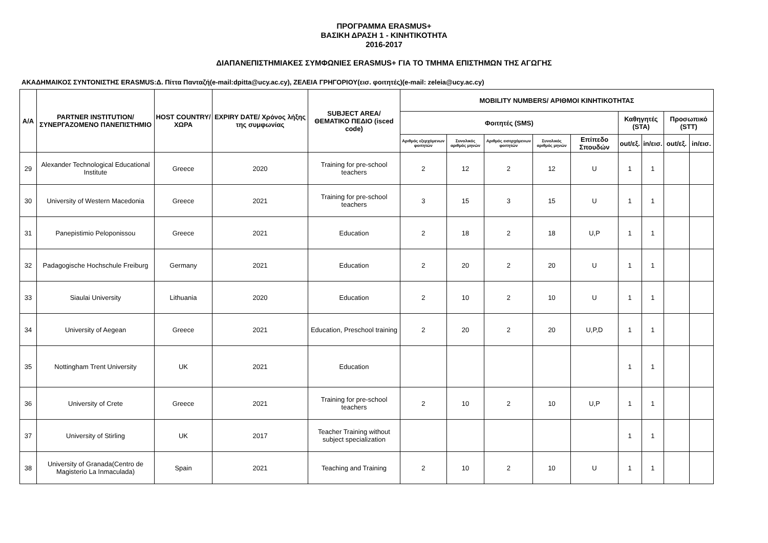ΠΡΟΓΡΑΜΜΑ ERASMUS+
ΒΑΣΙΚΗ ΔΡΑΣΗ 1 - ΚΙΝΗΤΙΚΟΤΗΤΑ
2016-2017
ΔΙΑΠΑΝΕΠΙΣΤΗΜΙΑΚΕΣ ΣΥΜΦΩΝΙΕΣ ERASMUS+ ΓΙΑ ΤΟ ΤΜΗΜΑ ΕΠΙΣΤΗΜΩΝ ΤΗΣ ΑΓΩΓΗΣ
ΑΚΑΔΗΜΑΙΚΟΣ ΣΥΝΤΟΝΙΣΤΗΣ ERASMUS:Δ. Πίττα Πανταζή(e-mail:dpitta@ucy.ac.cy), ΖΕΛΕΙΑ ΓΡΗΓΟΡΙΟΥ(εισ. φοιτητές)(e-mail: zeleia@ucy.ac.cy)
| A/A | PARTNER INSTITUTION/ ΣΥΝΕΡΓΑΖΟΜΕΝΟ ΠΑΝΕΠΙΣΤΗΜΙΟ | HOST COUNTRY/ ΧΩΡΑ | EXPIRY DATE/ Χρόνος λήξης της συμφωνίας | SUBJECT AREA/ ΘΕΜΑΤΙΚΟ ΠΕΔΙΟ (isced code) | MOBILITY NUMBERS/ ΑΡΙΘΜΟΙ ΚΙΝΗΤΙΚΟΤΗΤΑΣ | | | | | | | | |
| --- | --- | --- | --- | --- | --- | --- | --- | --- | --- | --- | --- | --- | --- |
| | | | | | Φοιτητές (SMS) | | | | | Καθηγητές (STA) | | Προσωπικό (STT) | |
| | | | | | Αριθμός εξερχόμενων φοιτητών | Συνολικός αριθμός μηνών | Αριθμός εισερχόμενων φοιτητών | Συνολικός αριθμός μηνών | Επίπεδο Σπουδών | out/εξ. | in/εισ. | out/εξ. | in/εισ. |
| 29 | Alexander Technological Educational Institute | Greece | 2020 | Training for pre-school teachers | 2 | 12 | 2 | 12 | U | 1 | 1 | | |
| 30 | University of Western Macedonia | Greece | 2021 | Training for pre-school teachers | 3 | 15 | 3 | 15 | U | 1 | 1 | | |
| 31 | Panepistimio Peloponissou | Greece | 2021 | Education | 2 | 18 | 2 | 18 | U,P | 1 | 1 | | |
| 32 | Padagogische Hochschule Freiburg | Germany | 2021 | Education | 2 | 20 | 2 | 20 | U | 1 | 1 | | |
| 33 | Siaulai University | Lithuania | 2020 | Education | 2 | 10 | 2 | 10 | U | 1 | 1 | | |
| 34 | University of Aegean | Greece | 2021 | Education, Preschool training | 2 | 20 | 2 | 20 | U,P,D | 1 | 1 | | |
| 35 | Nottingham Trent University | UK | 2021 | Education | | | | | | 1 | 1 | | |
| 36 | University of Crete | Greece | 2021 | Training for pre-school teachers | 2 | 10 | 2 | 10 | U,P | 1 | 1 | | |
| 37 | University of Stirling | UK | 2017 | Teacher Training without subject specialization | | | | | | 1 | 1 | | |
| 38 | University of Granada(Centro de Magisterio La Inmaculada) | Spain | 2021 | Teaching and Training | 2 | 10 | 2 | 10 | U | 1 | 1 | | |